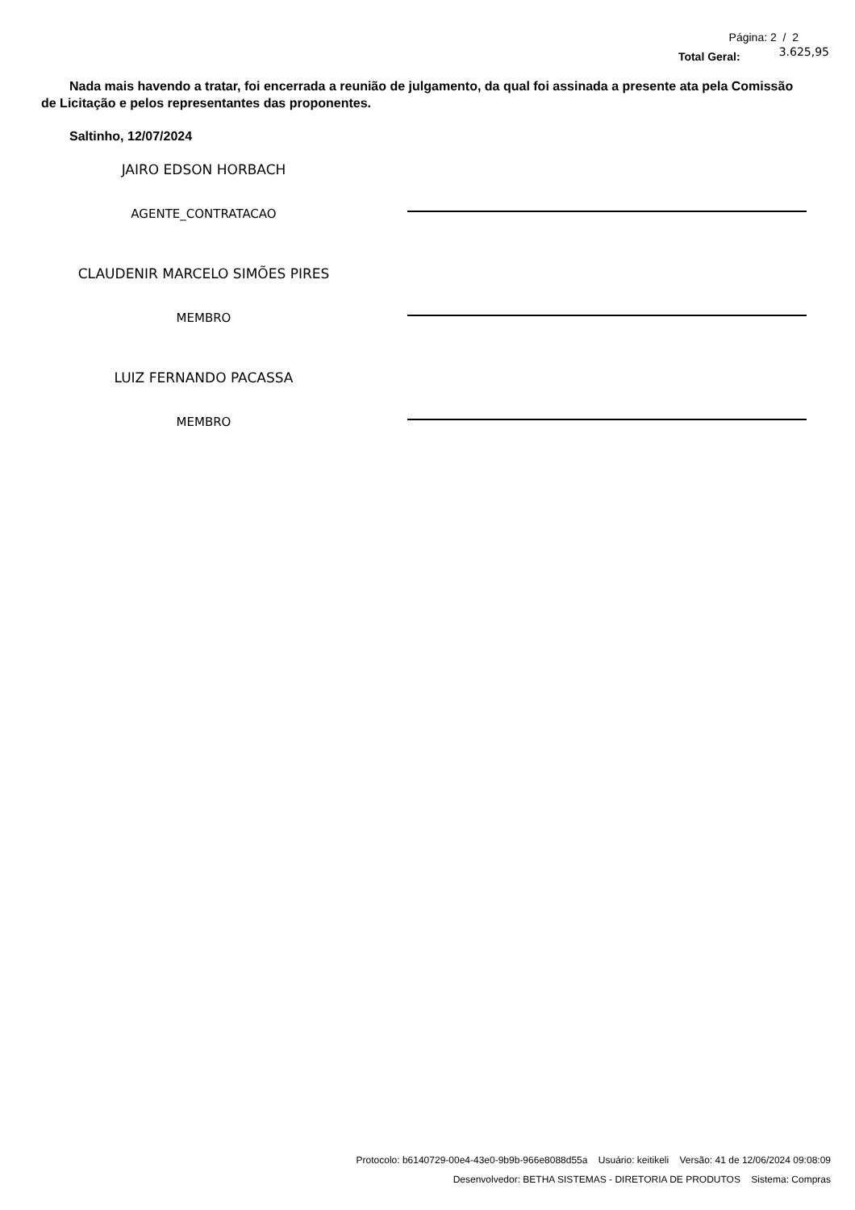Página: 2 / 2
Total Geral: 3.625,95
Nada mais havendo a tratar, foi encerrada a reunião de julgamento, da qual foi assinada a presente ata pela Comissão de Licitação e pelos representantes das proponentes.
Saltinho, 12/07/2024
JAIRO EDSON HORBACH
AGENTE_CONTRATACAO
CLAUDENIR MARCELO SIMÕES PIRES
MEMBRO
LUIZ FERNANDO PACASSA
MEMBRO
Protocolo: b6140729-00e4-43e0-9b9b-966e8088d55a Usuário: keitikeli Versão: 41 de 12/06/2024 09:08:09
Desenvolvedor: BETHA SISTEMAS - DIRETORIA DE PRODUTOS Sistema: Compras